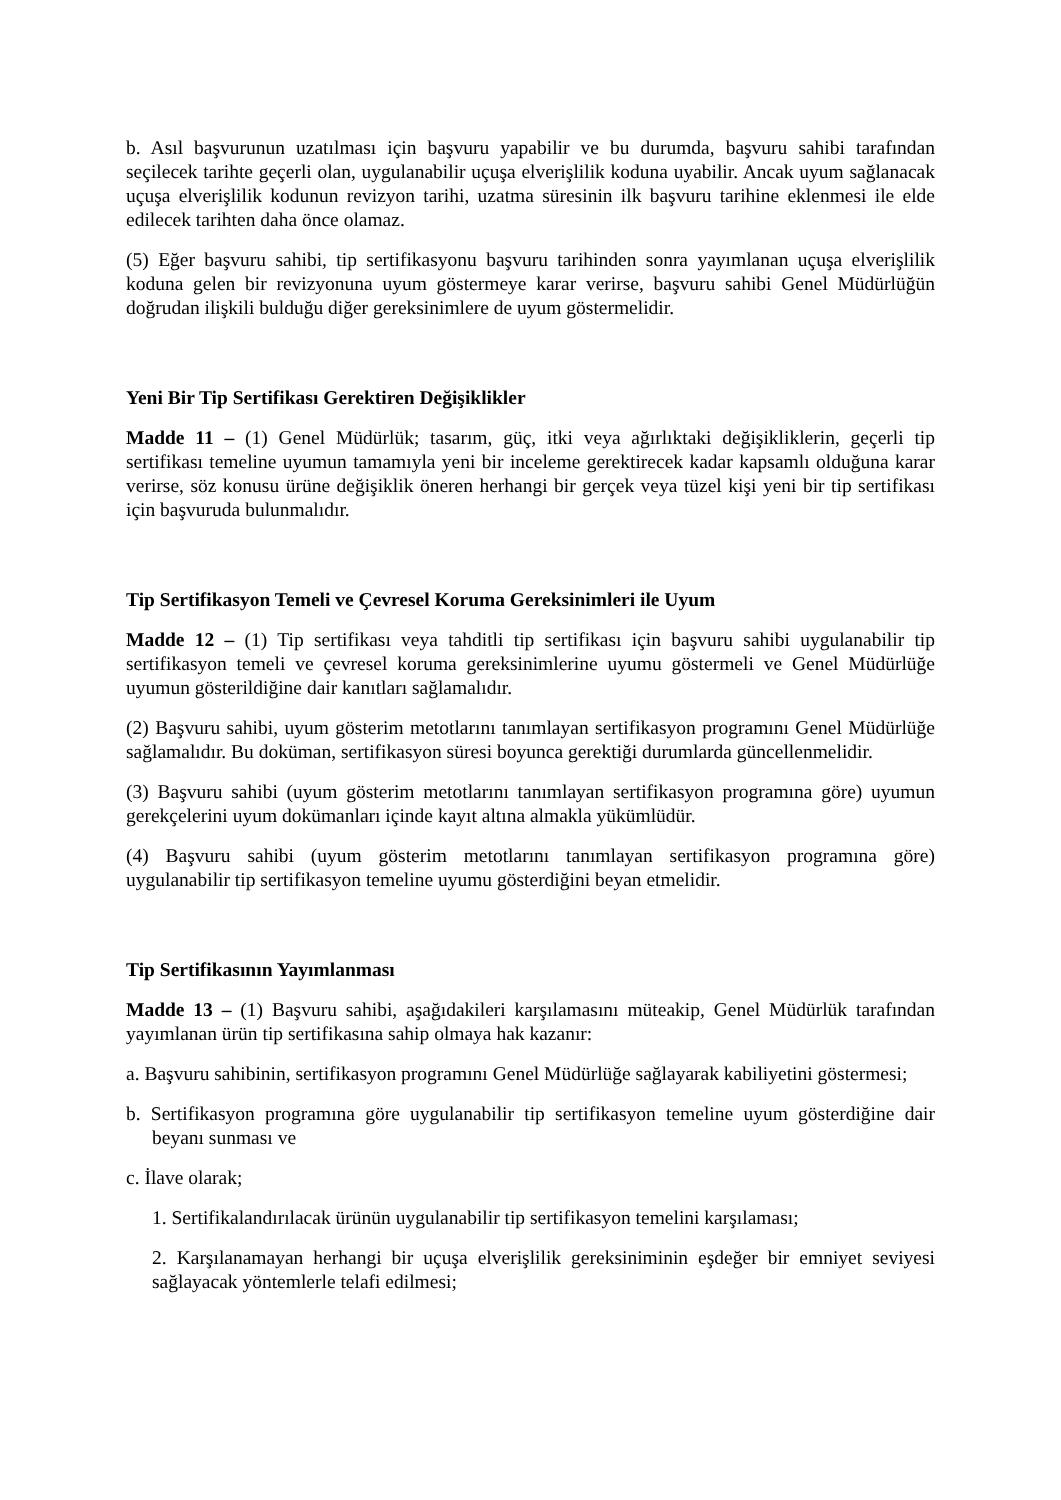b. Asıl başvurunun uzatılması için başvuru yapabilir ve bu durumda, başvuru sahibi tarafından seçilecek tarihte geçerli olan, uygulanabilir uçuşa elverişlilik koduna uyabilir. Ancak uyum sağlanacak uçuşa elverişlilik kodunun revizyon tarihi, uzatma süresinin ilk başvuru tarihine eklenmesi ile elde edilecek tarihten daha önce olamaz.
(5) Eğer başvuru sahibi, tip sertifikasyonu başvuru tarihinden sonra yayımlanan uçuşa elverişlilik koduna gelen bir revizyonuna uyum göstermeye karar verirse, başvuru sahibi Genel Müdürlüğün doğrudan ilişkili bulduğu diğer gereksinimlere de uyum göstermelidir.
Yeni Bir Tip Sertifikası Gerektiren Değişiklikler
Madde 11 – (1) Genel Müdürlük; tasarım, güç, itki veya ağırlıktaki değişikliklerin, geçerli tip sertifikası temeline uyumun tamamıyla yeni bir inceleme gerektirecek kadar kapsamlı olduğuna karar verirse, söz konusu ürüne değişiklik öneren herhangi bir gerçek veya tüzel kişi yeni bir tip sertifikası için başvuruda bulunmalıdır.
Tip Sertifikasyon Temeli ve Çevresel Koruma Gereksinimleri ile Uyum
Madde 12 – (1) Tip sertifikası veya tahditli tip sertifikası için başvuru sahibi uygulanabilir tip sertifikasyon temeli ve çevresel koruma gereksinimlerine uyumu göstermeli ve Genel Müdürlüğe uyumun gösterildiğine dair kanıtları sağlamalıdır.
(2) Başvuru sahibi, uyum gösterim metotlarını tanımlayan sertifikasyon programını Genel Müdürlüğe sağlamalıdır. Bu doküman, sertifikasyon süresi boyunca gerektiği durumlarda güncellenmelidir.
(3) Başvuru sahibi (uyum gösterim metotlarını tanımlayan sertifikasyon programına göre) uyumun gerekçelerini uyum dokümanları içinde kayıt altına almakla yükümlüdür.
(4) Başvuru sahibi (uyum gösterim metotlarını tanımlayan sertifikasyon programına göre) uygulanabilir tip sertifikasyon temeline uyumu gösterdiğini beyan etmelidir.
Tip Sertifikasının Yayımlanması
Madde 13 – (1) Başvuru sahibi, aşağıdakileri karşılamasını müteakip, Genel Müdürlük tarafından yayımlanan ürün tip sertifikasına sahip olmaya hak kazanır:
a. Başvuru sahibinin, sertifikasyon programını Genel Müdürlüğe sağlayarak kabiliyetini göstermesi;
b. Sertifikasyon programına göre uygulanabilir tip sertifikasyon temeline uyum gösterdiğine dair beyanı sunması ve
c. İlave olarak;
1. Sertifikalandırılacak ürünün uygulanabilir tip sertifikasyon temelini karşılaması;
2. Karşılanamayan herhangi bir uçuşa elverişlilik gereksiniminin eşdeğer bir emniyet seviyesi sağlayacak yöntemlerle telafi edilmesi;